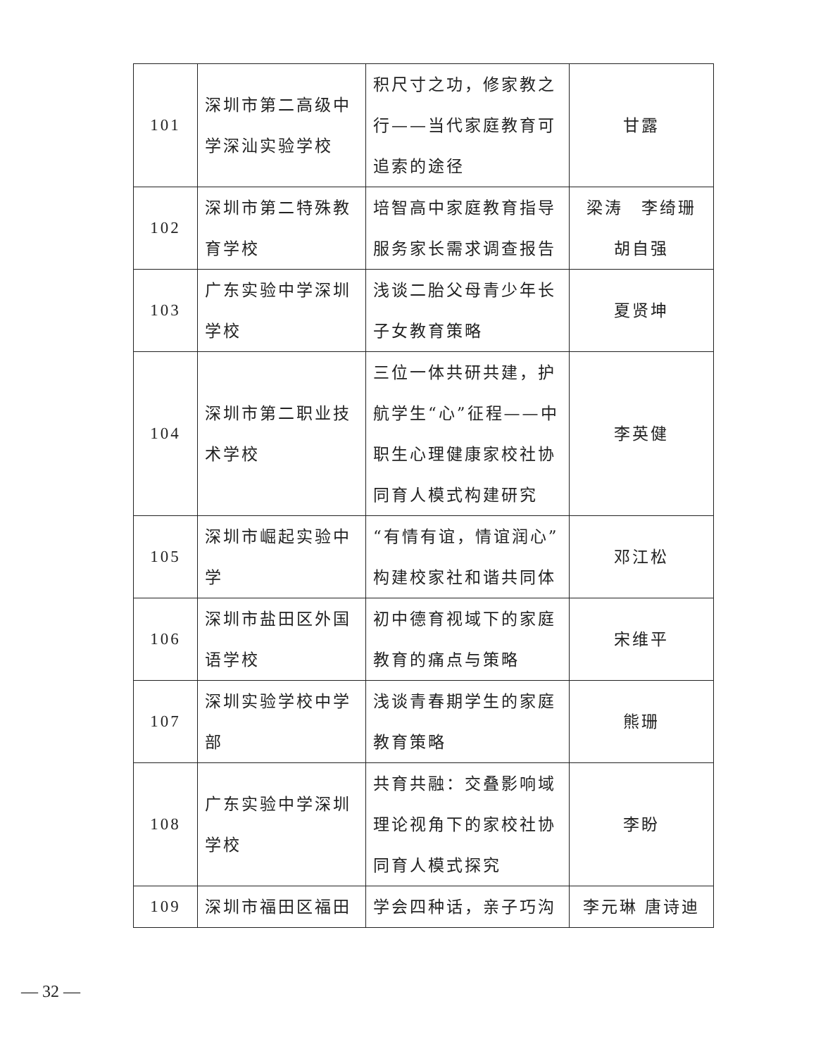| 101 | 深圳市第二高级中学深汕实验学校 | 积尺寸之功，修家教之行——当代家庭教育可追索的途径 | 甘露 |
| 102 | 深圳市第二特殊教育学校 | 培智高中家庭教育指导服务家长需求调查报告 | 梁涛 李绮珊 胡自强 |
| 103 | 广东实验中学深圳学校 | 浅谈二胎父母青少年长子女教育策略 | 夏贤坤 |
| 104 | 深圳市第二职业技术学校 | 三位一体共研共建，护航学生“心”征程——中职生心理健康家校社协同育人模式构建研究 | 李英健 |
| 105 | 深圳市崛起实验中学 | “有情有谊，情谊润心”构建校家社和谐共同体 | 邓江松 |
| 106 | 深圳市盐田区外国语学校 | 初中德育视域下的家庭教育的痛点与策略 | 宋维平 |
| 107 | 深圳实验学校中学部 | 浅谈青春期学生的家庭教育策略 | 熊珊 |
| 108 | 广东实验中学深圳学校 | 共育共融：交叠影响域理论视角下的家校社协同育人模式探究 | 李盼 |
| 109 | 深圳市福田区福田 | 学会四种话，亲子巧沟 | 李元琳 唐诗迪 |
— 32 —